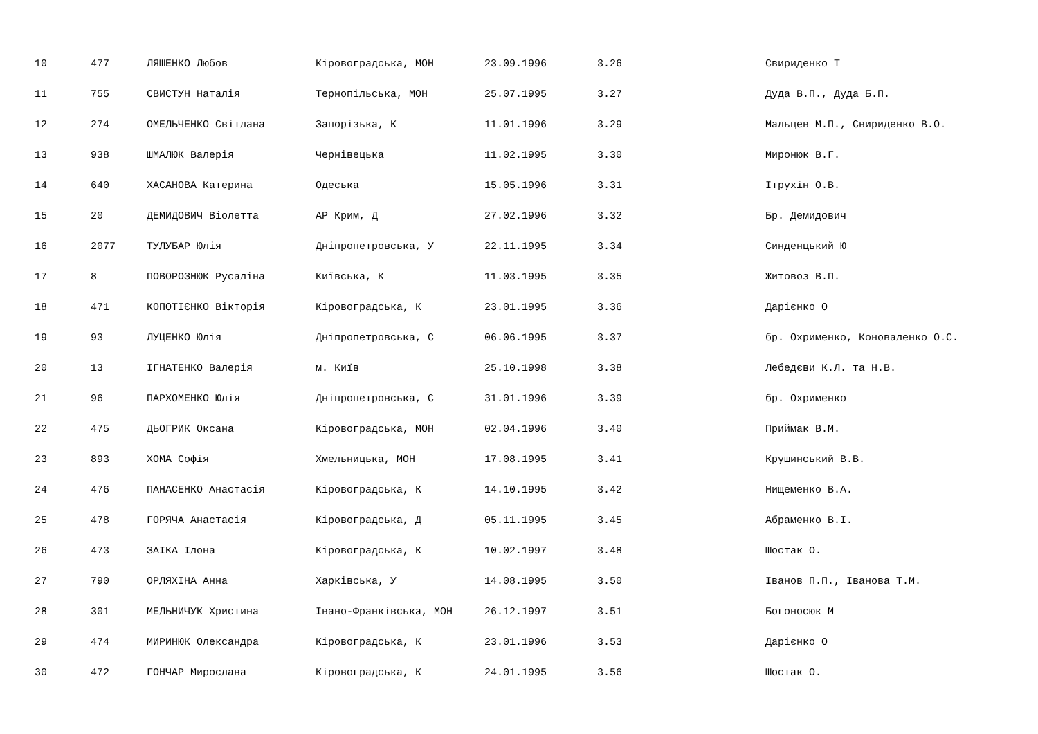| 10 | 477 | ЛЯШЕНКО Любов | Кіровоградська, МОН | 23.09.1996 | 3.26 | Свириденко Т |
| 11 | 755 | СВИСТУН Наталія | Тернопільська, МОН | 25.07.1995 | 3.27 | Дуда В.П., Дуда Б.П. |
| 12 | 274 | ОМЕЛЬЧЕНКО Світлана | Запорізька, К | 11.01.1996 | 3.29 | Мальцев М.П., Свириденко В.О. |
| 13 | 938 | ШМАЛЮК Валерія | Чернівецька | 11.02.1995 | 3.30 | Миронюк В.Г. |
| 14 | 640 | ХАСАНОВА Катерина | Одеська | 15.05.1996 | 3.31 | Ітрухін О.В. |
| 15 | 20 | ДЕМИДОВИЧ Віолетта | АР Крим, Д | 27.02.1996 | 3.32 | Бр. Демидович |
| 16 | 2077 | ТУЛУБАР Юлія | Дніпропетровська, У | 22.11.1995 | 3.34 | Синденцький Ю |
| 17 | 8 | ПОВОРОЗНЮК Русаліна | Київська, К | 11.03.1995 | 3.35 | Житовоз В.П. |
| 18 | 471 | КОПОТІЄНКО Вікторія | Кіровоградська, К | 23.01.1995 | 3.36 | Дарієнко О |
| 19 | 93 | ЛУЦЕНКО Юлія | Дніпропетровська, С | 06.06.1995 | 3.37 | бр. Охрименко, Коноваленко О.С. |
| 20 | 13 | ІГНАТЕНКО Валерія | м. Київ | 25.10.1998 | 3.38 | Лебедєви К.Л. та Н.В. |
| 21 | 96 | ПАРХОМЕНКО Юлія | Дніпропетровська, С | 31.01.1996 | 3.39 | бр. Охрименко |
| 22 | 475 | ДЬОГРИК Оксана | Кіровоградська, МОН | 02.04.1996 | 3.40 | Приймак В.М. |
| 23 | 893 | ХОМА Софія | Хмельницька, МОН | 17.08.1995 | 3.41 | Крушинський В.В. |
| 24 | 476 | ПАНАСЕНКО Анастасія | Кіровоградська, К | 14.10.1995 | 3.42 | Нищеменко В.А. |
| 25 | 478 | ГОРЯЧА Анастасія | Кіровоградська, Д | 05.11.1995 | 3.45 | Абраменко В.І. |
| 26 | 473 | ЗАІКА Ілона | Кіровоградська, К | 10.02.1997 | 3.48 | Шостак О. |
| 27 | 790 | ОРЛЯХІНА Анна | Харківська, У | 14.08.1995 | 3.50 | Іванов П.П., Іванова Т.М. |
| 28 | 301 | МЕЛЬНИЧУК Христина | Івано-Франківська, МОН | 26.12.1997 | 3.51 | Богоносюк М |
| 29 | 474 | МИРИНЮК Олександра | Кіровоградська, К | 23.01.1996 | 3.53 | Дарієнко О |
| 30 | 472 | ГОНЧАР Мирослава | Кіровоградська, К | 24.01.1995 | 3.56 | Шостак О. |